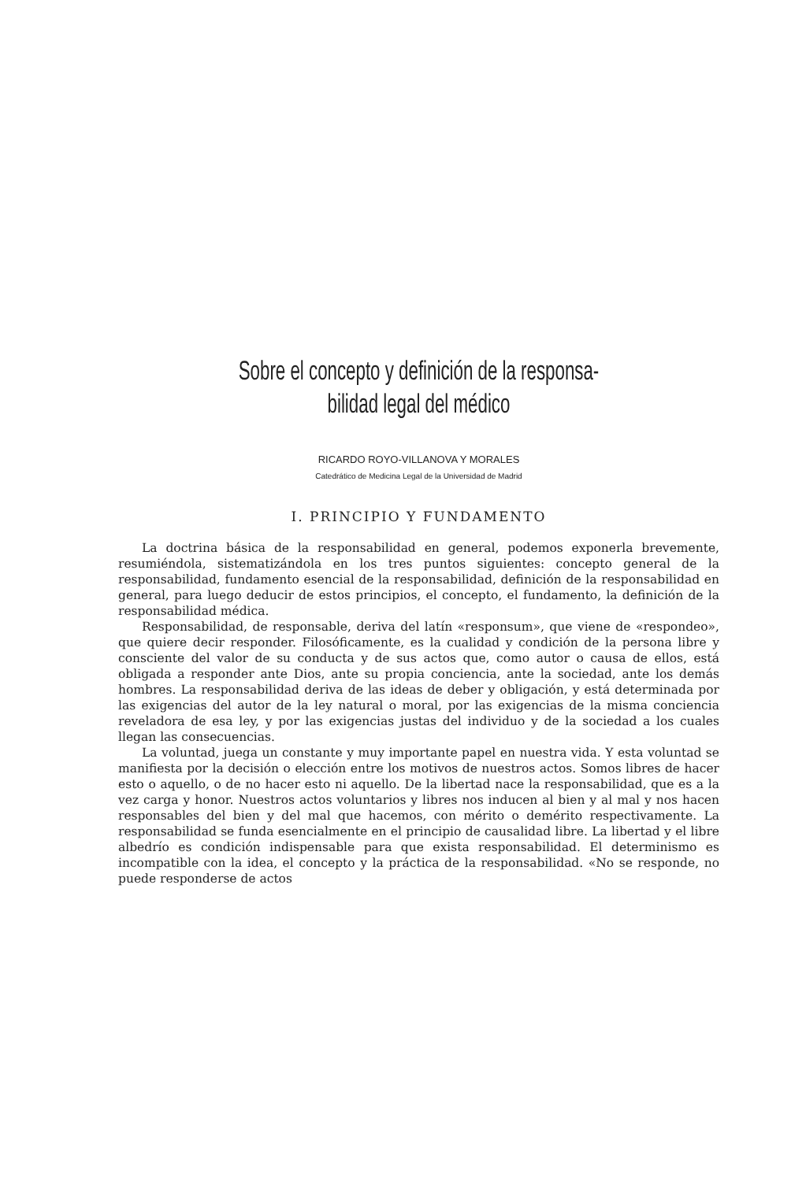Sobre el concepto y definición de la responsa-
bilidad legal del médico
RICARDO ROYO-VILLANOVA Y MORALES
Catedrático de Medicina Legal de la Universidad de Madrid
I. PRINCIPIO Y FUNDAMENTO
La doctrina básica de la responsabilidad en general, podemos exponerla brevemente, resumiéndola, sistematizándola en los tres puntos siguientes: concepto general de la responsabilidad, fundamento esencial de la responsabilidad, definición de la responsabilidad en general, para luego deducir de estos principios, el concepto, el fundamento, la definición de la responsabilidad médica.
Responsabilidad, de responsable, deriva del latín «responsum», que viene de «respondeo», que quiere decir responder. Filosóficamente, es la cualidad y condición de la persona libre y consciente del valor de su conducta y de sus actos que, como autor o causa de ellos, está obligada a responder ante Dios, ante su propia conciencia, ante la sociedad, ante los demás hombres. La responsabilidad deriva de las ideas de deber y obligación, y está determinada por las exigencias del autor de la ley natural o moral, por las exigencias de la misma conciencia reveladora de esa ley, y por las exigencias justas del individuo y de la sociedad a los cuales llegan las consecuencias.
La voluntad, juega un constante y muy importante papel en nuestra vida. Y esta voluntad se manifiesta por la decisión o elección entre los motivos de nuestros actos. Somos libres de hacer esto o aquello, o de no hacer esto ni aquello. De la libertad nace la responsabilidad, que es a la vez carga y honor. Nuestros actos voluntarios y libres nos inducen al bien y al mal y nos hacen responsables del bien y del mal que hacemos, con mérito o demérito respectivamente. La responsabilidad se funda esencialmente en el principio de causalidad libre. La libertad y el libre albedrío es condición indispensable para que exista responsabilidad. El determinismo es incompatible con la idea, el concepto y la práctica de la responsabilidad. «No se responde, no puede responderse de actos